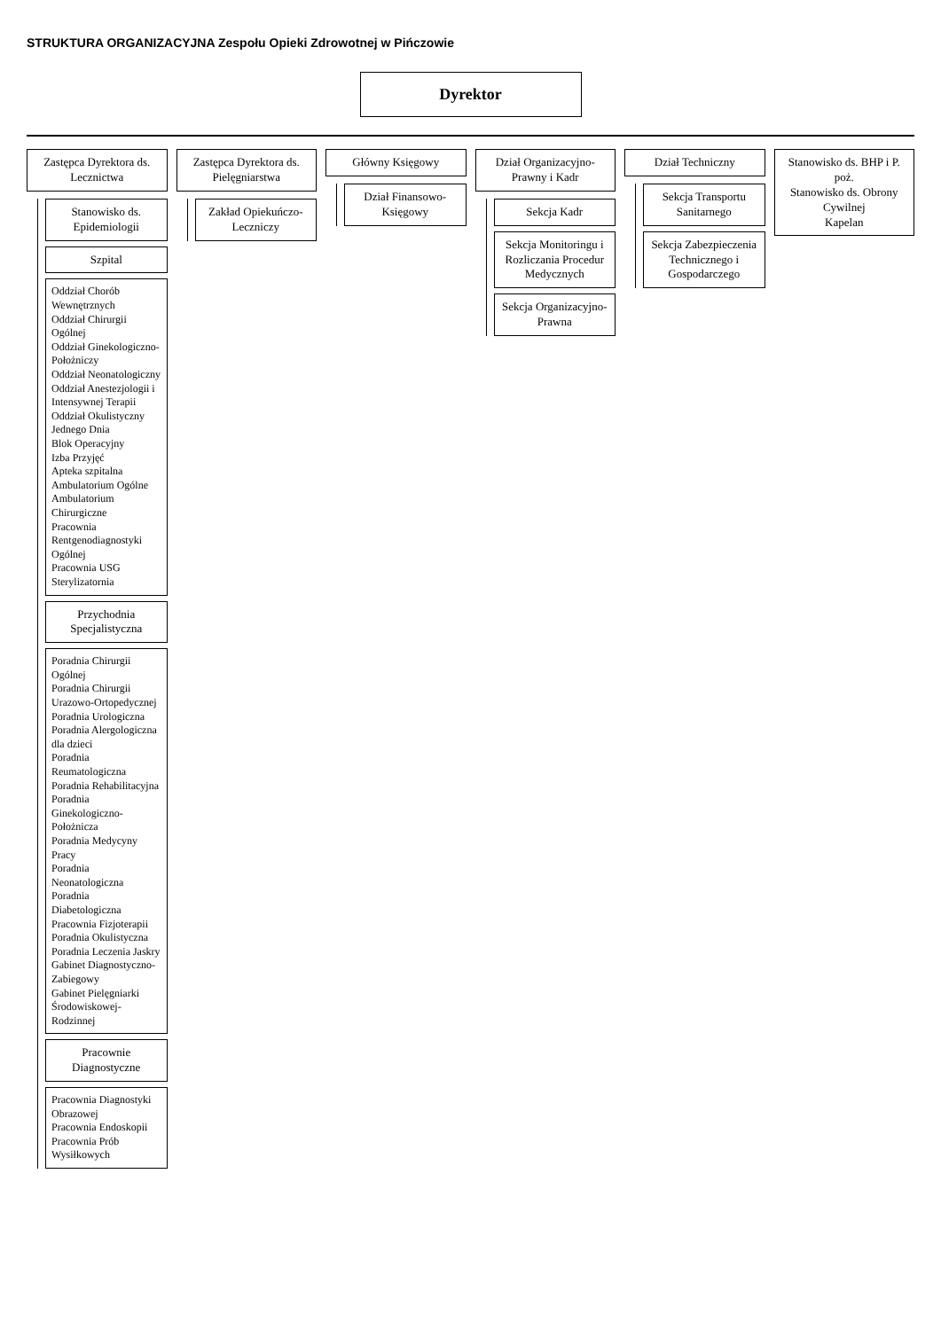STRUKTURA ORGANIZACYJNA Zespołu Opieki Zdrowotnej w Pińczowie
Dyrektor
Zastępca Dyrektora ds. Lecznictwa
Stanowisko ds. Epidemiologii
Szpital
Oddział Chorób Wewnętrznych
Oddział Chirurgii Ogólnej
Oddział Ginekologiczno-Położniczy
Oddział Neonatologiczny
Oddział Anestezjologii i Intensywnej Terapii
Oddział Okulistyczny Jednego Dnia
Blok Operacyjny
Izba Przyjęć
Apteka szpitalna
Ambulatorium Ogólne
Ambulatorium Chirurgiczne
Pracownia Rentgenodiagnostyki Ogólnej
Pracownia USG
Sterylizatornia
Przychodnia Specjalistyczna
Poradnia Chirurgii Ogólnej
Poradnia Chirurgii Urazowo-Ortopedycznej
Poradnia Urologiczna
Poradnia Alergologiczna dla dzieci
Poradnia Reumatologiczna
Poradnia Rehabilitacyjna
Poradnia Ginekologiczno-Położnicza
Poradnia Medycyny Pracy
Poradnia Neonatologiczna
Poradnia Diabetologiczna
Pracownia Fizjoterapii
Poradnia Okulistyczna
Poradnia Leczenia Jaskry
Gabinet Diagnostyczno-Zabiegowy
Gabinet Pielęgniarki Środowiskowej-Rodzinnej
Pracownie Diagnostyczne
Pracownia Diagnostyki Obrazowej
Pracownia Endoskopii
Pracownia Prób Wysiłkowych
Zastępca Dyrektora ds. Pielęgniarstwa
Zakład Opiekuńczo-Leczniczy
Główny Księgowy
Dział Finansowo-Księgowy
Dział Organizacyjno-Prawny i Kadr
Sekcja Kadr
Sekcja Monitoringu i Rozliczania Procedur Medycznych
Sekcja Organizacyjno-Prawna
Dział Techniczny
Sekcja Transportu Sanitarnego
Sekcja Zabezpieczenia Technicznego i Gospodarczego
Stanowisko ds. BHP i P. poż.
Stanowisko ds. Obrony Cywilnej
Kapelan